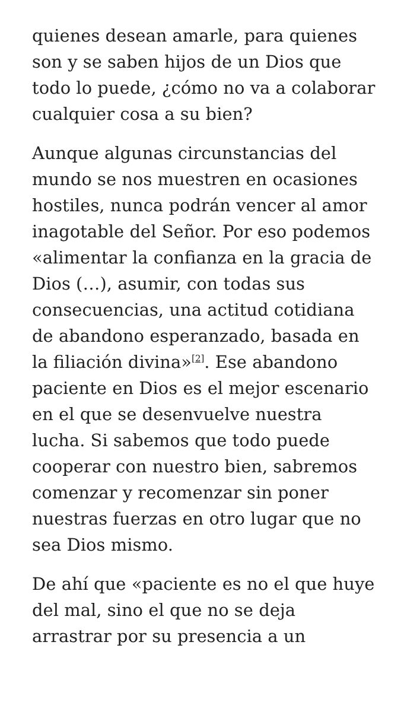quienes desean amarle, para quienes son y se saben hijos de un Dios que todo lo puede, ¿cómo no va a colaborar cualquier cosa a su bien?
Aunque algunas circunstancias del mundo se nos muestren en ocasiones hostiles, nunca podrán vencer al amor inagotable del Señor. Por eso podemos «alimentar la confianza en la gracia de Dios (…), asumir, con todas sus consecuencias, una actitud cotidiana de abandono esperanzado, basada en la filiación divina»<sup>[2]</sup>. Ese abandono paciente en Dios es el mejor escenario en el que se desenvuelve nuestra lucha. Si sabemos que todo puede cooperar con nuestro bien, sabremos comenzar y recomenzar sin poner nuestras fuerzas en otro lugar que no sea Dios mismo.
De ahí que «paciente es no el que huye del mal, sino el que no se deja arrastrar por su presencia a un